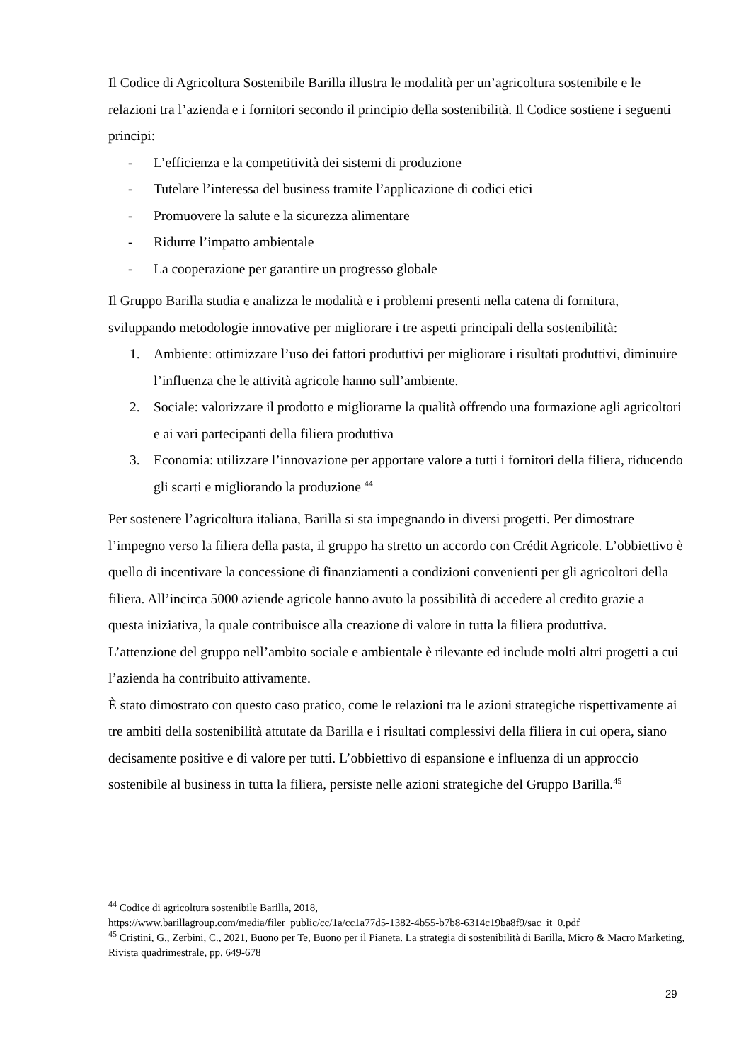Il Codice di Agricoltura Sostenibile Barilla illustra le modalità per un’agricoltura sostenibile e le relazioni tra l’azienda e i fornitori secondo il principio della sostenibilità. Il Codice sostiene i seguenti principi:
- L’efficienza e la competitività dei sistemi di produzione
- Tutelare l’interessa del business tramite l’applicazione di codici etici
- Promuovere la salute e la sicurezza alimentare
- Ridurre l’impatto ambientale
- La cooperazione per garantire un progresso globale
Il Gruppo Barilla studia e analizza le modalità e i problemi presenti nella catena di fornitura, sviluppando metodologie innovative per migliorare i tre aspetti principali della sostenibilità:
1. Ambiente: ottimizzare l’uso dei fattori produttivi per migliorare i risultati produttivi, diminuire l’influenza che le attività agricole hanno sull’ambiente.
2. Sociale: valorizzare il prodotto e migliorarne la qualità offrendo una formazione agli agricoltori e ai vari partecipanti della filiera produttiva
3. Economia: utilizzare l’innovazione per apportare valore a tutti i fornitori della filiera, riducendo gli scarti e migliorando la produzione <sup>44</sup>
Per sostenere l’agricoltura italiana, Barilla si sta impegnando in diversi progetti. Per dimostrare l’impegno verso la filiera della pasta, il gruppo ha stretto un accordo con Crédit Agricole. L’obbiettivo è quello di incentivare la concessione di finanziamenti a condizioni convenienti per gli agricoltori della filiera. All’incirca 5000 aziende agricole hanno avuto la possibilità di accedere al credito grazie a questa iniziativa, la quale contribuisce alla creazione di valore in tutta la filiera produttiva.
L’attenzione del gruppo nell’ambito sociale e ambientale è rilevante ed include molti altri progetti a cui l’azienda ha contribuito attivamente.
È stato dimostrato con questo caso pratico, come le relazioni tra le azioni strategiche rispettivamente ai tre ambiti della sostenibilità attutate da Barilla e i risultati complessivi della filiera in cui opera, siano decisamente positive e di valore per tutti. L’obbiettivo di espansione e influenza di un approccio sostenibile al business in tutta la filiera, persiste nelle azioni strategiche del Gruppo Barilla.<sup>45</sup>
<sup>44</sup> Codice di agricoltura sostenibile Barilla, 2018,
https://www.barillagroup.com/media/filer_public/cc/1a/cc1a77d5-1382-4b55-b7b8-6314c19ba8f9/sac_it_0.pdf
<sup>45</sup> Cristini, G., Zerbini, C., 2021, Buono per Te, Buono per il Pianeta. La strategia di sostenibilità di Barilla, Micro & Macro Marketing, Rivista quadrimestrale, pp. 649-678
29